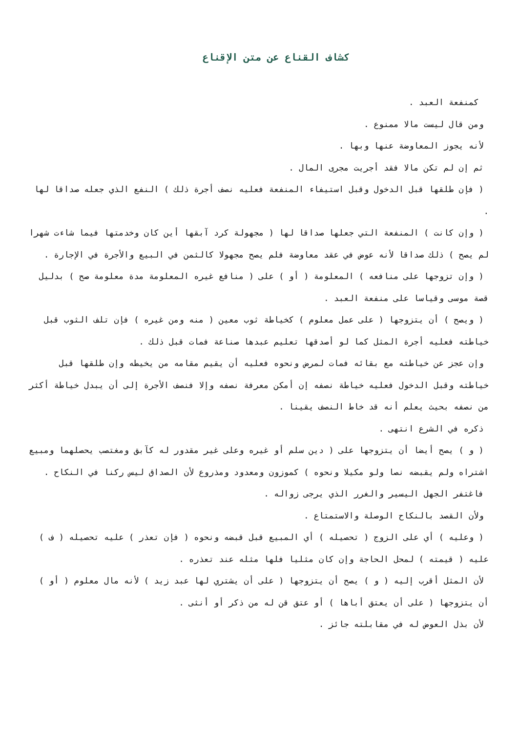كشاف القناع عن متن الإقناع
كمنفعة العبد .
ومن قال ليست مالا ممنوع .
لأنه يجوز المعاوضة عنها وبها .
ثم إن لم تكن مالا فقد أجريت مجرى المال .
( فإن طلقها قبل الدخول وقبل استيفاء المنفعة فعليه نصف أجرة ذلك ) النفع الذي جعله صداقا لها .
( وإن كانت ) المنفعة التي جعلها صداقا لها ( مجهولة كرد آبقها أين كان وخدمتها فيما شاءت شهرا لم يصح ) ذلك صداقا لأنه عوض في عقد معاوضة فلم يصح مجهولا كالثمن في البيع والأجرة في الإجارة .
( وإن تزوجها على منافعه ) المعلومة ( أو ) على ( منافع غيره المعلومة مدة معلومة صح ) بدليل قصة موسى وقياسا على منفعة العبد .
( ويصح ) أن يتزوجها ( على عمل معلوم ) كخياطة ثوب معين ( منه ومن غيره ) فإن تلف الثوب قبل خياطته فعليه أجرة المثل كما لو أصدقها تعليم عبدها صناعة فمات قبل ذلك .
وإن عجز عن خياطته مع بقائه فمات لمرض ونحوه فعليه أن يقيم مقامه من يخيطه وإن طلقها قبل خياطته وقبل الدخول فعليه خياطة نصفه إن أمكن معرفة نصفه وإلا فنصف الأجرة إلى أن يبدل خياطة أكثر من نصفه بحيث يعلم أنه قد خاط النصف يقينا .
ذكره في الشرع انتهى .
( و ) يصح أيضا أن يتزوجها على ( دين سلم أو غيره وعلى غير مقدور له كآبق ومغتصب يحصلهما ومبيع اشتراه ولم يقبضه نصا ولو مكيلا ونحوه ) كموزون ومعدود ومذروع لأن الصداق ليس ركنا في النكاح .
فاغتفر الجهل اليسير والغرر الذي يرجى زواله .
ولأن القصد بالنكاح الوصلة والاستمتاع .
( وعليه ) أي على الزوج ( تحصيله ) أي المبيع قبل قبضه ونحوه ( فإن تعذر ) عليه تحصيله ( ف ) عليه ( قيمته ) لمحل الحاجة وإن كان مثليا فلها مثله عند تعذره .
لأن المثل أقرب إليه ( و ) يصح أن يتزوجها ( على أن يشتري لها عبد زيد ) لأنه مال معلوم ( أو ) أن يتزوجها ( على أن يعتق أباها ) أو عتق قن له من ذكر أو أنثى .
لأن بذل العوض له في مقابلته جائز .